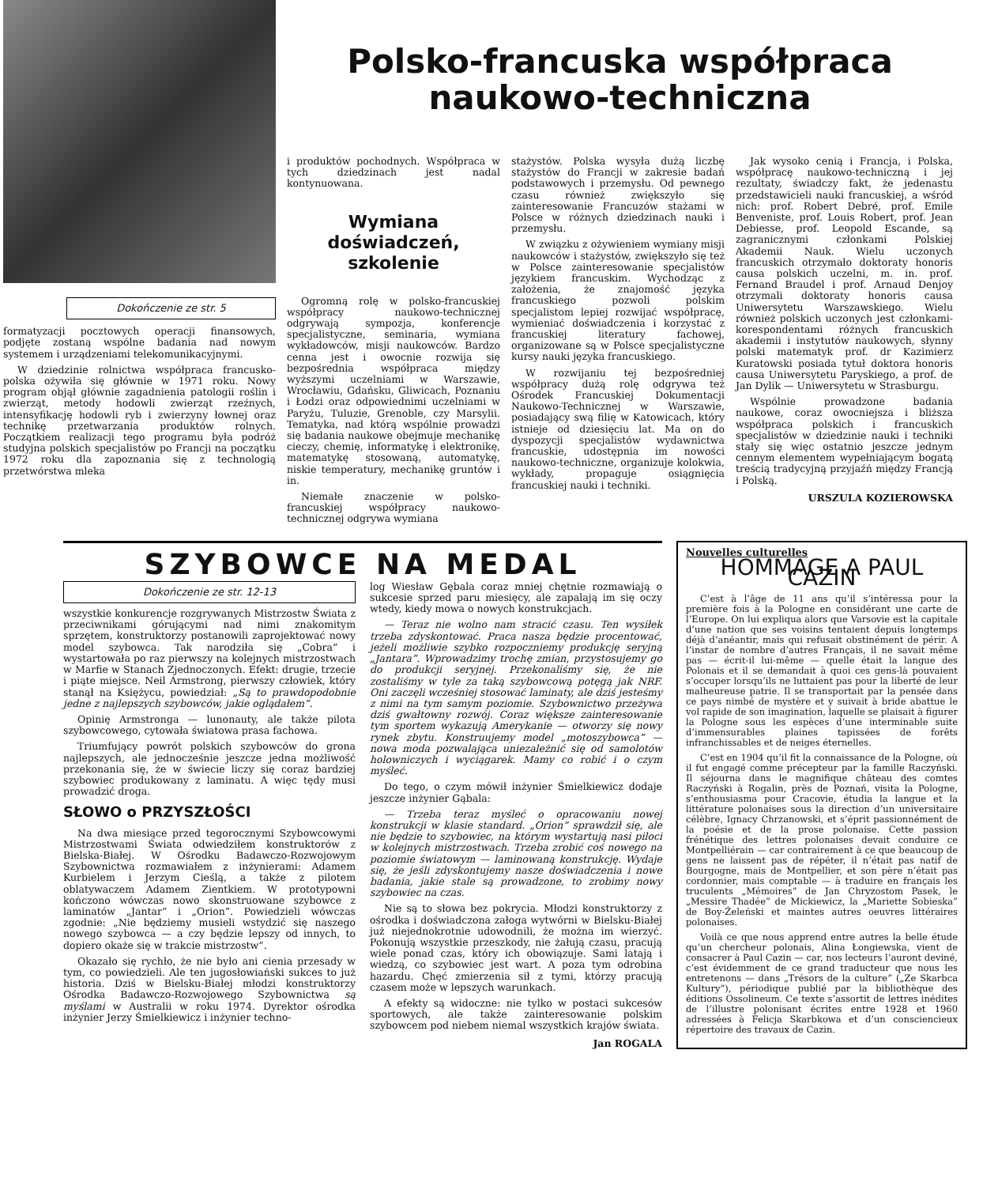Dokończenie ze str. 5
formatyzacji pocztowych operacji finansowych, podjęte zostaną wspólne badania nad nowym systemem i urządzeniami telekomunikacyjnymi.
W dziedzinie rolnictwa współpraca francusko-polska ożywiła się głównie w 1971 roku. Nowy program objął głównie zagadnienia patologii roślin i zwierząt, metody hodowli zwierząt rzeźnych, intensyfikację hodowli ryb i zwierzyny łownej oraz technikę przetwarzania produktów rolnych. Początkiem realizacji tego programu była podróż studyjna polskich specjalistów po Francji na początku 1972 roku dla zapoznania się z technologią przetwórstwa mleka
Polsko-francuska współpraca
naukowo-techniczna
i produktów pochodnych. Współpraca w tych dziedzinach jest nadal kontynuowana.
Wymiana doświadczeń,
szkolenie
Ogromną rolę w polsko-francuskiej współpracy naukowo-technicznej odgrywają sympozja, konferencje specjalistyczne, seminaria, wymiana wykładowców, misji naukowców. Bardzo cenna jest i owocnie rozwija się bezpośrednia współpraca między wyższymi uczelniami w Warszawie, Wrocławiu, Gdańsku, Gliwicach, Poznaniu i Łodzi oraz odpowiednimi uczelniami w Paryżu, Tuluzie, Grenoble, czy Marsylii. Tematyka, nad którą wspólnie prowadzi się badania naukowe obejmuje mechanikę cieczy, chemię, informatykę i elektronikę, matematykę stosowaną, automatykę, niskie temperatury, mechanikę gruntów i in.
Niemałe znaczenie w polsko-francuskiej współpracy naukowo-technicznej odgrywa wymiana
stażystów. Polska wysyła dużą liczbę stażystów do Francji w zakresie badań podstawowych i przemysłu. Od pewnego czasu również zwiększyło się zainteresowanie Francuzów stażami w Polsce w różnych dziedzinach nauki i przemysłu.
W związku z ożywieniem wymiany misji naukowców i stażystów, zwiększyło się też w Polsce zainteresowanie specjalistów językiem francuskim. Wychodząc z założenia, że znajomość języka francuskiego pozwoli polskim specjalistom lepiej rozwijać współpracę, wymieniać doświadczenia i korzystać z francuskiej literatury fachowej, organizowane są w Polsce specjalistyczne kursy nauki języka francuskiego.
W rozwijaniu tej bezpośredniej współpracy dużą rolę odgrywa też Ośrodek Francuskiej Dokumentacji Naukowo-Technicznej w Warszawie, posiadający swą filię w Katowicach, który istnieje od dziesięciu lat. Ma on do dyspozycji specjalistów wydawnictwa francuskie, udostępnia im nowości naukowo-techniczne, organizuje kolokwia, wykłady, propaguje osiągnięcia francuskiej nauki i techniki.
Jak wysoko cenią i Francja, i Polska, współpracę naukowo-techniczną i jej rezultaty, świadczy fakt, że jedenastu przedstawicieli nauki francuskiej, a wśród nich: prof. Robert Debré, prof. Emile Benveniste, prof. Louis Robert, prof. Jean Debiesse, prof. Leopold Escande, są zagranicznymi członkami Polskiej Akademii Nauk. Wielu uczonych francuskich otrzymało doktoraty honoris causa polskich uczelni, m. in. prof. Fernand Braudel i prof. Arnaud Denjoy otrzymali doktoraty honoris causa Uniwersytetu Warszawskiego. Wielu również polskich uczonych jest członkami-korespondentami różnych francuskich akademii i instytutów naukowych, słynny polski matematyk prof. dr Kazimierz Kuratowski posiada tytuł doktora honoris causa Uniwersytetu Paryskiego, a prof. de Jan Dylik — Uniwersytetu w Strasburgu.
Wspólnie prowadzone badania naukowe, coraz owocniejsza i bliższa współpraca polskich i francuskich specjalistów w dziedzinie nauki i techniki stały się więc ostatnio jeszcze jednym cennym elementem wypełniającym bogatą treścią tradycyjną przyjaźń między Francją i Polską.
URSZULA KOZIEROWSKA
SZYBOWCE NA MEDAL
Dokończenie ze str. 12-13
wszystkie konkurencje rozgrywanych Mistrzostw Świata z przeciwnikami górującymi nad nimi znakomitym sprzętem, konstruktorzy postanowili zaprojektować nowy model szybowca. Tak narodziła się „Cobra” i wystartowała po raz pierwszy na kolejnych mistrzostwach w Marfie w Stanach Zjednoczonych. Efekt: drugie, trzecie i piąte miejsce. Neil Armstrong, pierwszy człowiek, który stanął na Księżycu, powiedział: „Są to prawdopodobnie jedne z najlepszych szybowców, jakie oglądałem”.
Opinię Armstronga — lunonauty, ale także pilota szybowcowego, cytowała światowa prasa fachowa.
Triumfujący powrót polskich szybowców do grona najlepszych, ale jednocześnie jeszcze jedna możliwość przekonania się, że w świecie liczy się coraz bardziej szybowiec produkowany z laminatu. A więc tędy musi prowadzić droga.
SŁOWO o PRZYSZŁOŚCI
Na dwa miesiące przed tegorocznymi Szybowcowymi Mistrzostwami Świata odwiedziłem konstruktorów z Bielska-Białej. W Ośrodku Badawczo-Rozwojowym Szybownictwa rozmawiałem z inżynierami: Adamem Kurbielem i Jerzym Cieślą, a także z pilotem oblatywaczem Adamem Zientkiem. W prototypowni kończono wówczas nowo skonstruowane szybowce z laminatów „Jantar” i „Orion”. Powiedzieli wówczas zgodnie: „Nie będziemy musieli wstydzić się naszego nowego szybowca — a czy będzie lepszy od innych, to dopiero okaże się w trakcie mistrzostw”.
Okazało się rychło, że nie było ani cienia przesady w tym, co powiedzieli. Ale ten jugosłowiański sukces to już historia. Dziś w Bielsku-Białej młodzi konstruktorzy Ośrodka Badawczo-Rozwojowego Szybownictwa są myślami w Australii w roku 1974. Dyrektor ośrodka inżynier Jerzy Śmielkiewicz i inżynier techno-
log Wiesław Gębala coraz mniej chętnie rozmawiają o sukcesie sprzed paru miesięcy, ale zapalają im się oczy wtedy, kiedy mowa o nowych konstrukcjach.
— Teraz nie wolno nam stracić czasu. Ten wysiłek trzeba zdyskontować. Praca nasza będzie procentować, jeżeli możliwie szybko rozpoczniemy produkcję seryjną „Jantara”. Wprowadzimy trochę zmian, przystosujemy go do produkcji seryjnej. Przekonaliśmy się, że nie zostaliśmy w tyle za taką szybowcową potęgą jak NRF. Oni zaczęli wcześniej stosować laminaty, ale dziś jesteśmy z nimi na tym samym poziomie. Szybownictwo przeżywa dziś gwałtowny rozwój. Coraz większe zainteresowanie tym sportem wykazują Amerykanie — otworzy się nowy rynek zbytu. Konstruujemy model „motoszybowca” — nowa moda pozwalająca uniezależnić się od samolotów holowniczych i wyciągarek. Mamy co robić i o czym myśleć.
Do tego, o czym mówił inżynier Śmielkiewicz dodaje jeszcze inżynier Gąbala:
— Trzeba teraz myśleć o opracowaniu nowej konstrukcji w klasie standard. „Orion” sprawdził się, ale nie będzie to szybowiec, na którym wystartują nasi piloci w kolejnych mistrzostwach. Trzeba zrobić coś nowego na poziomie światowym — laminowaną konstrukcję. Wydaje się, że jeśli zdyskontujemy nasze doświadczenia i nowe badania, jakie stale są prowadzone, to zrobimy nowy szybowiec na czas.
Nie są to słowa bez pokrycia. Młodzi konstruktorzy z ośrodka i doświadczona załoga wytwórni w Bielsku-Białej już niejednokrotnie udowodnili, że można im wierzyć. Pokonują wszystkie przeszkody, nie żałują czasu, pracują wiele ponad czas, który ich obowiązuje. Sami latają i wiedzą, co szybowiec jest wart. A poza tym odrobina hazardu. Chęć zmierzenia sił z tymi, którzy pracują czasem może w lepszych warunkach.
A efekty są widoczne: nie tylko w postaci sukcesów sportowych, ale także zainteresowanie polskim szybowcem pod niebem niemal wszystkich krajów świata.
Jan ROGALA
Nouvelles culturelles
HOMMAGE A PAUL CAZIN
C’est à l’âge de 11 ans qu’il s’intéressa pour la première fois à la Pologne en considérant une carte de l’Europe. On lui expliqua alors que Varsovie est la capitale d’une nation que ses voisins tentaient depuis longtemps déjà d’anéantir, mais qui refusait obstinément de périr. A l’instar de nombre d’autres Français, il ne savait même pas — écrit-il lui-même — quelle était la langue des Polonais et il se demandait à quoi ces gens-là pouvaient s’occuper lorsqu’ils ne luttaient pas pour la liberté de leur malheureuse patrie. Il se transportait par la pensée dans ce pays nimbé de mystère et y suivait à bride abattue le vol rapide de son imagination, laquelle se plaisait à figurer la Pologne sous les espèces d’une interminable suite d’immensurables plaines tapissées de forêts infranchissables et de neiges éternelles.
C’est en 1904 qu’il fit la connaissance de la Pologne, où il fut engagé comme précepteur par la famille Raczyński. Il séjourna dans le magnifique château des comtes Raczyński à Rogalin, près de Poznań, visita la Pologne, s’enthousiasma pour Cracovie, étudia la langue et la littérature polonaises sous la direction d’un universitaire célèbre, Ignacy Chrzanowski, et s’éprit passionnément de la poésie et de la prose polonaise. Cette passion frénétique des lettres polonaises devait conduire ce Montpelliérain — car contrairement à ce que beaucoup de gens ne laissent pas de répéter, il n’était pas natif de Bourgogne, mais de Montpellier, et son père n’était pas cordonnier, mais comptable — à traduire en français les truculents „Mémoires” de Jan Chryzostom Pasek, le „Messire Thadée” de Mickiewicz, la „Mariette Sobieska” de Boy-Żeleński et maintes autres oeuvres littéraires polonaises.
Voilà ce que nous apprend entre autres la belle étude qu’un chercheur polonais, Alina Łongiewska, vient de consacrer à Paul Cazin — car, nos lecteurs l’auront deviné, c’est évidemment de ce grand traducteur que nous les entretenons — dans „Trésors de la culture” („Ze Skarbca Kultury”), périodique publié par la bibliothèque des éditions Ossolineum. Ce texte s’assortit de lettres inédites de l’illustre polonisant écrites entre 1928 et 1960 adressées à Felicja Skarbkowa et d’un consciencieux répertoire des travaux de Cazin.